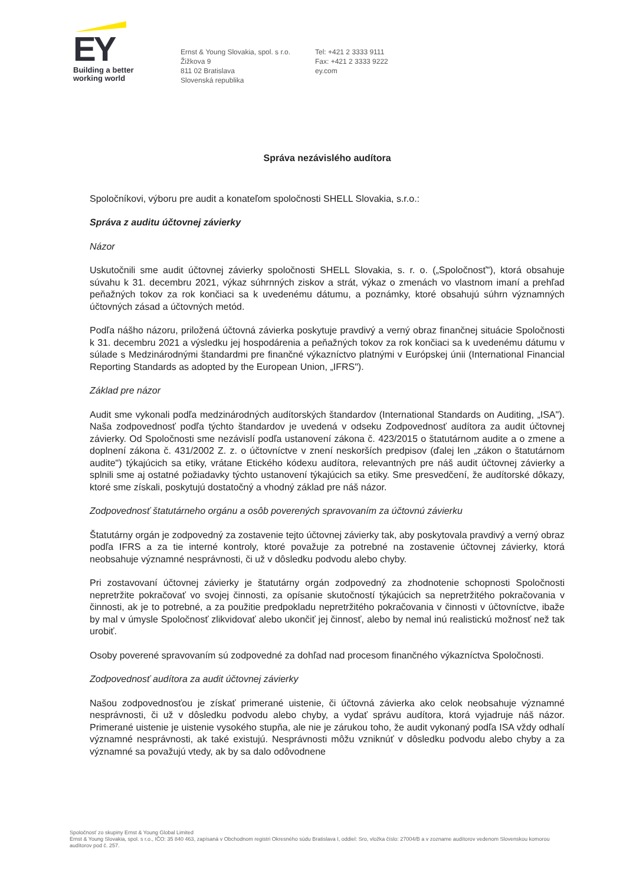EY
Building a better
working world
Ernst & Young Slovakia, spol. s r.o.
Žižkova 9
811 02 Bratislava
Slovenská republika
Tel: +421 2 3333 9111
Fax: +421 2 3333 9222
ey.com
Správa nezávislého audítora
Spoločníkovi, výboru pre audit a konateľom spoločnosti SHELL Slovakia, s.r.o.:
Správa z auditu účtovnej závierky
Názor
Uskutočnili sme audit účtovnej závierky spoločnosti SHELL Slovakia, s. r. o. („Spoločnosť"), ktorá obsahuje súvahu k 31. decembru 2021, výkaz súhrnných ziskov a strát, výkaz o zmenách vo vlastnom imaní a prehľad peňažných tokov za rok končiaci sa k uvedenému dátumu, a poznámky, ktoré obsahujú súhrn významných účtovných zásad a účtovných metód.
Podľa nášho názoru, priložená účtovná závierka poskytuje pravdivý a verný obraz finančnej situácie Spoločnosti k 31. decembru 2021 a výsledku jej hospodárenia a peňažných tokov za rok končiaci sa k uvedenému dátumu v súlade s Medzinárodnými štandardmi pre finančné výkazníctvo platnými v Európskej únii (International Financial Reporting Standards as adopted by the European Union, „IFRS").
Základ pre názor
Audit sme vykonali podľa medzinárodných audítorských štandardov (International Standards on Auditing, „ISA"). Naša zodpovednosť podľa týchto štandardov je uvedená v odseku Zodpovednosť audítora za audit účtovnej závierky. Od Spoločnosti sme nezávislí podľa ustanovení zákona č. 423/2015 o štatutárnom audite a o zmene a doplnení zákona č. 431/2002 Z. z. o účtovníctve v znení neskorších predpisov (ďalej len „zákon o štatutárnom audite") týkajúcich sa etiky, vrátane Etického kódexu audítora, relevantných pre náš audit účtovnej závierky a splnili sme aj ostatné požiadavky týchto ustanovení týkajúcich sa etiky. Sme presvedčení, že audítorské dôkazy, ktoré sme získali, poskytujú dostatočný a vhodný základ pre náš názor.
Zodpovednosť štatutárneho orgánu a osôb poverených spravovaním za účtovnú závierku
Štatutárny orgán je zodpovedný za zostavenie tejto účtovnej závierky tak, aby poskytovala pravdivý a verný obraz podľa IFRS a za tie interné kontroly, ktoré považuje za potrebné na zostavenie účtovnej závierky, ktorá neobsahuje významné nesprávnosti, či už v dôsledku podvodu alebo chyby.
Pri zostavovaní účtovnej závierky je štatutárny orgán zodpovedný za zhodnotenie schopnosti Spoločnosti nepretržite pokračovať vo svojej činnosti, za opísanie skutočností týkajúcich sa nepretržitého pokračovania v činnosti, ak je to potrebné, a za použitie predpokladu nepretržitého pokračovania v činnosti v účtovníctve, ibaže by mal v úmysle Spoločnosť zlikvidovať alebo ukončiť jej činnosť, alebo by nemal inú realistickú možnosť než tak urobiť.
Osoby poverené spravovaním sú zodpovedné za dohľad nad procesom finančného výkazníctva Spoločnosti.
Zodpovednosť audítora za audit účtovnej závierky
Našou zodpovednosťou je získať primerané uistenie, či účtovná závierka ako celok neobsahuje významné nesprávnosti, či už v dôsledku podvodu alebo chyby, a vydať správu audítora, ktorá vyjadruje náš názor. Primerané uistenie je uistenie vysokého stupňa, ale nie je zárukou toho, že audit vykonaný podľa ISA vždy odhalí významné nesprávnosti, ak také existujú. Nesprávnosti môžu vzniknúť v dôsledku podvodu alebo chyby a za významné sa považujú vtedy, ak by sa dalo odôvodnene
Spoločnosť zo skupiny Ernst & Young Global Limited
Ernst & Young Slovakia, spol. s r.o., IČO: 35 840 463, zapísaná v Obchodnom registri Okresného súdu Bratislava I, oddiel: Sro, vložka číslo: 27004/B a v zozname audítorov vedenom Slovenskou komorou audítorov pod č. 257.